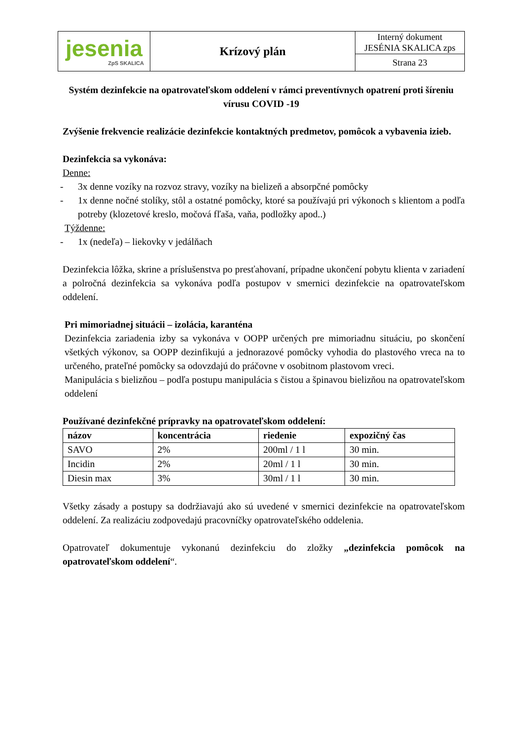| jesenia ZpS SKALICA | Krízový plán | Interný dokument JESÉNIA SKALICA zps |
| | | Strana 23 |
Systém dezinfekcie na opatrovateľskom oddelení v rámci preventívnych opatrení proti šíreniu vírusu COVID -19
Zvýšenie frekvencie realizácie dezinfekcie kontaktných predmetov, pomôcok a vybavenia izieb.
Dezinfekcia sa vykonáva:
Denne:
- 3x denne vozíky na rozvoz stravy, vozíky na bielizeň a absorpčné pomôcky
- 1x denne nočné stolíky, stôl a ostatné pomôcky, ktoré sa používajú pri výkonoch s klientom a podľa potreby (klozetové kreslo, močová fľaša, vaňa, podložky apod..)
Týždenne:
- 1x (nedeľa) – liekovky v jedálňach
Dezinfekcia lôžka, skrine a príslušenstva po presťahovaní, prípadne ukončení pobytu klienta v zariadení a polročná dezinfekcia sa vykonáva podľa postupov v smernici dezinfekcie na opatrovateľskom oddelení.
Pri mimoriadnej situácii – izolácia, karanténa
Dezinfekcia zariadenia izby sa vykonáva v OOPP určených pre mimoriadnu situáciu, po skončení všetkých výkonov, sa OOPP dezinfikujú a jednorazové pomôcky vyhodia do plastového vreca na to určeného, prateľné pomôcky sa odovzdajú do práčovne v osobitnom plastovom vreci.
Manipulácia s bielizňou – podľa postupu manipulácia s čistou a špinavou bielizňou na opatrovateľskom oddelení
Používané dezinfekčné prípravky na opatrovateľskom oddelení:
| názov | koncentrácia | riedenie | expozičný čas |
| --- | --- | --- | --- |
| SAVO | 2% | 200ml / 1 l | 30 min. |
| Incidin | 2% | 20ml / 1 l | 30 min. |
| Diesin max | 3% | 30ml / 1 l | 30 min. |
Všetky zásady a postupy sa dodržiavajú ako sú uvedené v smernici dezinfekcie na opatrovateľskom oddelení. Za realizáciu zodpovedajú pracovníčky opatrovateľského oddelenia.
Opatrovateľ dokumentuje vykonanú dezinfekciu do zložky „dezinfekcia pomôcok na opatrovateľskom oddelení“.